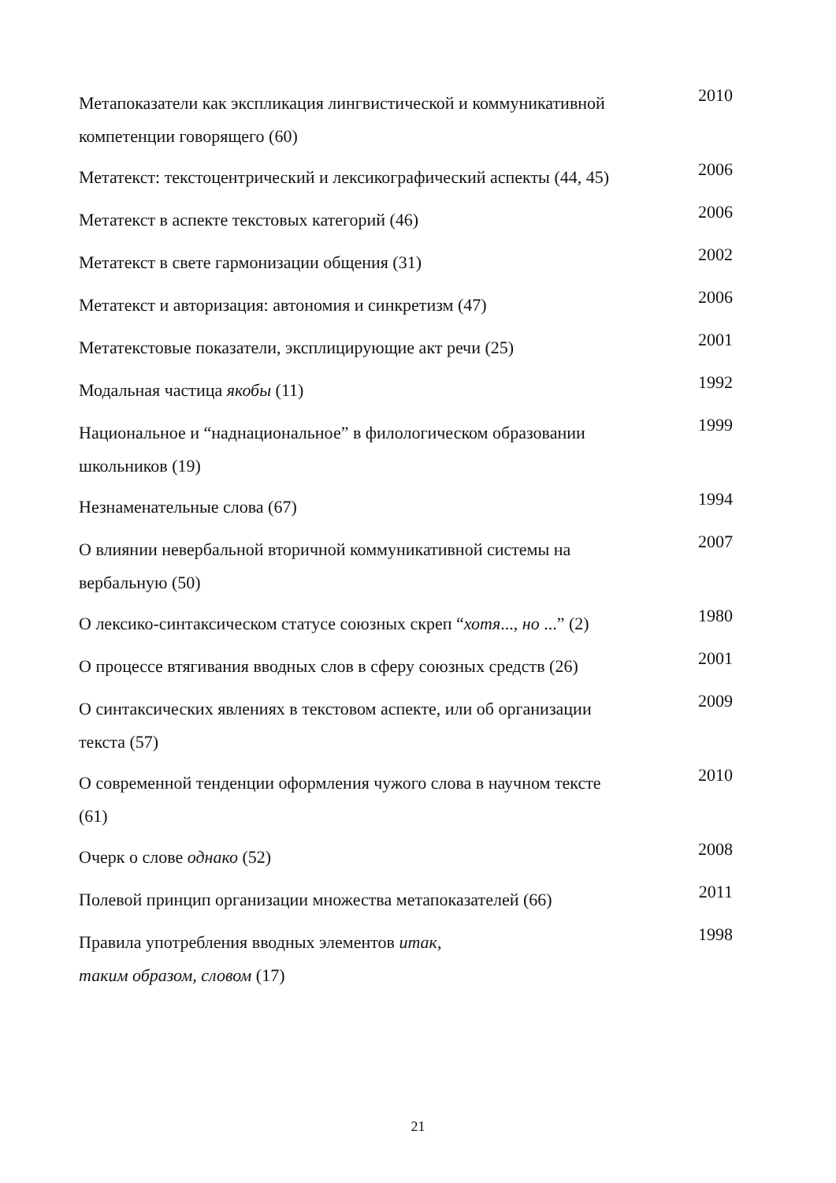| Метапоказатели как экспликация лингвистической и коммуникативной компетенции говорящего (60) | 2010 |
| Метатекст: текстоцентрический и лексикографический аспекты (44, 45) | 2006 |
| Метатекст в аспекте текстовых категорий (46) | 2006 |
| Метатекст в свете гармонизации общения (31) | 2002 |
| Метатекст и авторизация: автономия и синкретизм (47) | 2006 |
| Метатекстовые показатели, эксплицирующие акт речи (25) | 2001 |
| Модальная частица якобы (11) | 1992 |
| Национальное и “наднациональное” в филологическом образовании школьников (19) | 1999 |
| Незнаменательные слова (67) | 1994 |
| О влиянии невербальной вторичной коммуникативной системы на вербальную (50) | 2007 |
| О лексико-синтаксическом статусе союзных скреп “ хотя ..., но ...” (2) | 1980 |
| О процессе втягивания вводных слов в сферу союзных средств (26) | 2001 |
| О синтаксических явлениях в текстовом аспекте, или об организации текста (57) | 2009 |
| О современной тенденции оформления чужого слова в научном тексте (61) | 2010 |
| Очерк о слове однако (52) | 2008 |
| Полевой принцип организации множества метапоказателей (66) | 2011 |
| Правила употребления вводных элементов итак, таким образом, словом (17) | 1998 |
21